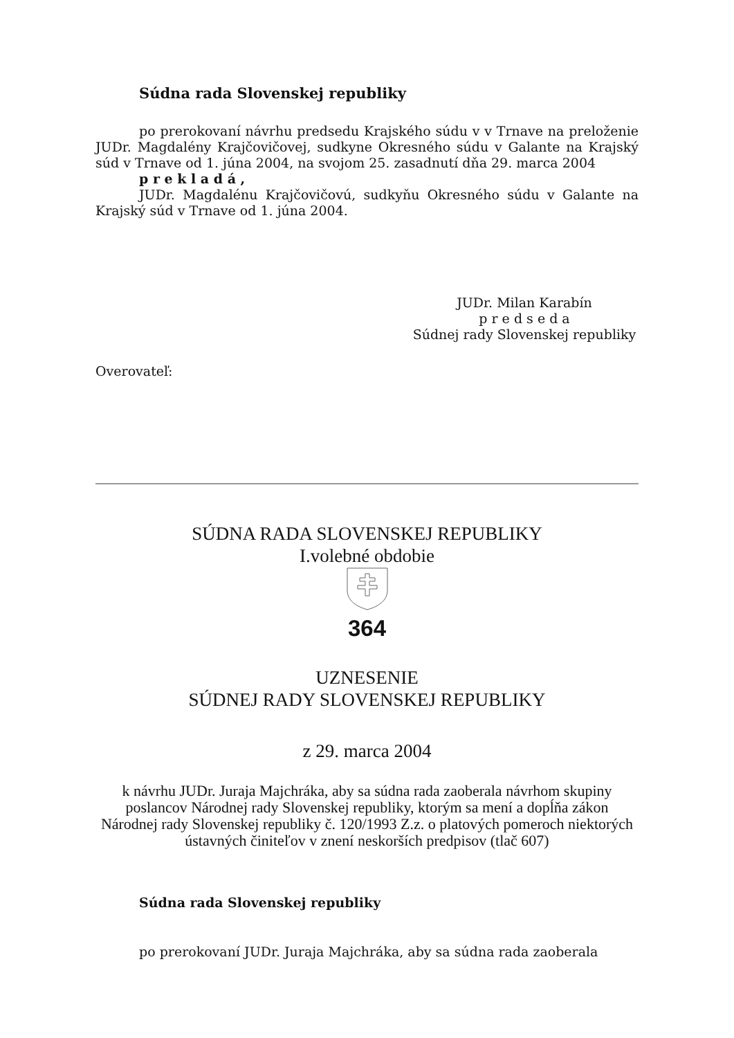Súdna rada Slovenskej republiky
po prerokovaní návrhu predsedu Krajského súdu v v Trnave na preloženie JUDr. Magdalény Krajčovičovej, sudkyne Okresného súdu v Galante na Krajský súd v Trnave od 1. júna 2004, na svojom 25. zasadnutí dňa 29. marca 2004
p r e k l a d á ,
JUDr. Magdalénu Krajčovičovú, sudkyňu Okresného súdu v Galante na Krajský súd v Trnave od 1. júna 2004.
JUDr. Milan Karabín
p r e d s e d a
Súdnej rady Slovenskej republiky
Overovateľ:
SÚDNA RADA SLOVENSKEJ REPUBLIKY
I.volebné obdobie
364
UZNESENIE
SÚDNEJ RADY SLOVENSKEJ REPUBLIKY
z 29. marca 2004
k návrhu JUDr. Juraja Majchráka, aby sa súdna rada zaoberala návrhom skupiny poslancov Národnej rady Slovenskej republiky, ktorým sa mení a dopĺňa zákon Národnej rady Slovenskej republiky č. 120/1993 Z.z. o platových pomeroch niektorých ústavných činiteľov v znení neskorších predpisov (tlač 607)
Súdna rada Slovenskej republiky
po prerokovaní JUDr. Juraja Majchráka, aby sa súdna rada zaoberala